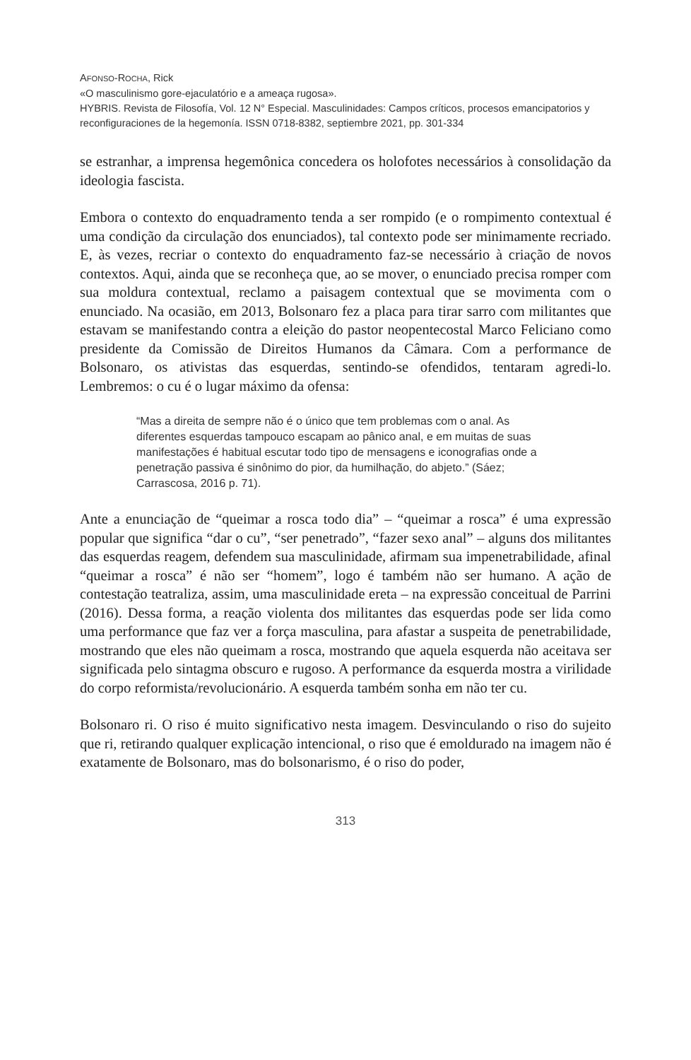AFONSO-ROCHA, Rick
«O masculinismo gore-ejaculatório e a ameaça rugosa».
HYBRIS. Revista de Filosofía, Vol. 12 N° Especial. Masculinidades: Campos críticos, procesos emancipatorios y reconfiguraciones de la hegemonía. ISSN 0718-8382, septiembre 2021, pp. 301-334
se estranhar, a imprensa hegemônica concedera os holofotes necessários à consolidação da ideologia fascista.
Embora o contexto do enquadramento tenda a ser rompido (e o rompimento contextual é uma condição da circulação dos enunciados), tal contexto pode ser minimamente recriado. E, às vezes, recriar o contexto do enquadramento faz-se necessário à criação de novos contextos. Aqui, ainda que se reconheça que, ao se mover, o enunciado precisa romper com sua moldura contextual, reclamo a paisagem contextual que se movimenta com o enunciado. Na ocasião, em 2013, Bolsonaro fez a placa para tirar sarro com militantes que estavam se manifestando contra a eleição do pastor neopentecostal Marco Feliciano como presidente da Comissão de Direitos Humanos da Câmara. Com a performance de Bolsonaro, os ativistas das esquerdas, sentindo-se ofendidos, tentaram agredi-lo. Lembremos: o cu é o lugar máximo da ofensa:
“Mas a direita de sempre não é o único que tem problemas com o anal. As diferentes esquerdas tampouco escapam ao pânico anal, e em muitas de suas manifestações é habitual escutar todo tipo de mensagens e iconografias onde a penetração passiva é sinônimo do pior, da humilhação, do abjeto.” (Sáez; Carrascosa, 2016 p. 71).
Ante a enunciação de “queimar a rosca todo dia” – “queimar a rosca” é uma expressão popular que significa “dar o cu”, “ser penetrado”, “fazer sexo anal” – alguns dos militantes das esquerdas reagem, defendem sua masculinidade, afirmam sua impenetrabilidade, afinal “queimar a rosca” é não ser “homem”, logo é também não ser humano. A ação de contestação teatraliza, assim, uma masculinidade ereta – na expressão conceitual de Parrini (2016). Dessa forma, a reação violenta dos militantes das esquerdas pode ser lida como uma performance que faz ver a força masculina, para afastar a suspeita de penetrabilidade, mostrando que eles não queimam a rosca, mostrando que aquela esquerda não aceitava ser significada pelo sintagma obscuro e rugoso. A performance da esquerda mostra a virilidade do corpo reformista/revolucionário. A esquerda também sonha em não ter cu.
Bolsonaro ri. O riso é muito significativo nesta imagem. Desvinculando o riso do sujeito que ri, retirando qualquer explicação intencional, o riso que é emoldurado na imagem não é exatamente de Bolsonaro, mas do bolsonarismo, é o riso do poder,
313